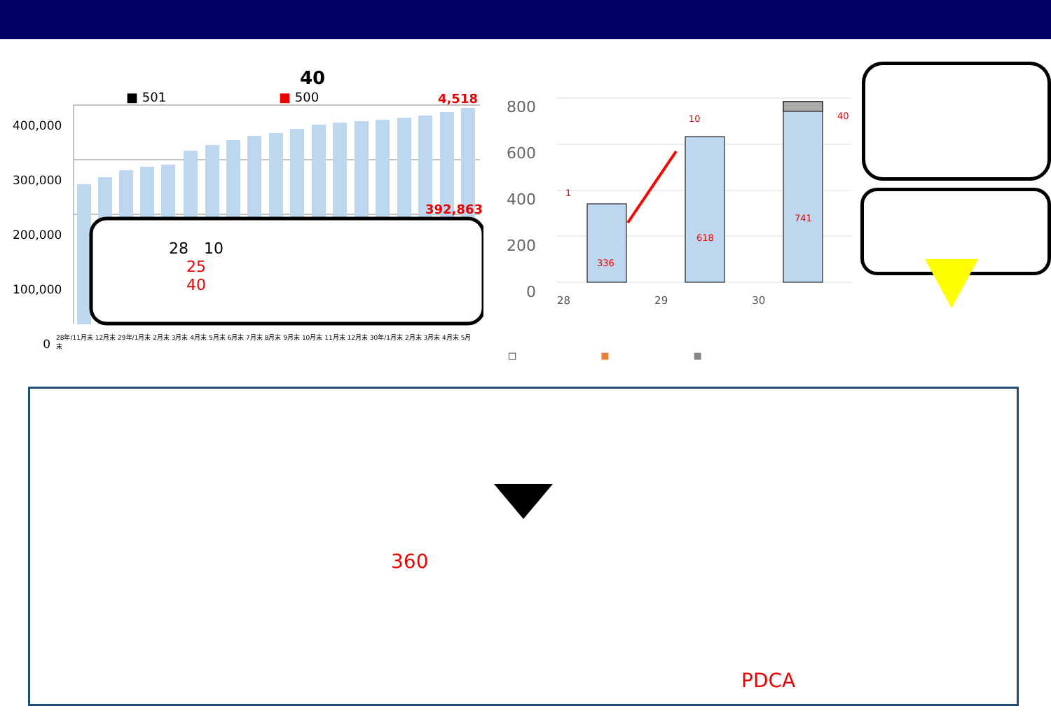40
■ 501 ■ 500 4,518
392,863
400,000
300,000
200,000
100,000
0
28　10
25
40
28年/11月末 12月末 29年/1月末 2月末 3月末 4月末 5月末 6月末 7月末 8月末 9月末 10月末 11月末 12月末 30年/1月末 2月末 3月末 4月末 5月末
800
600
400
200
0
336
618
741
1
10 40
28 29 30
□ ■ ■
360
PDCA